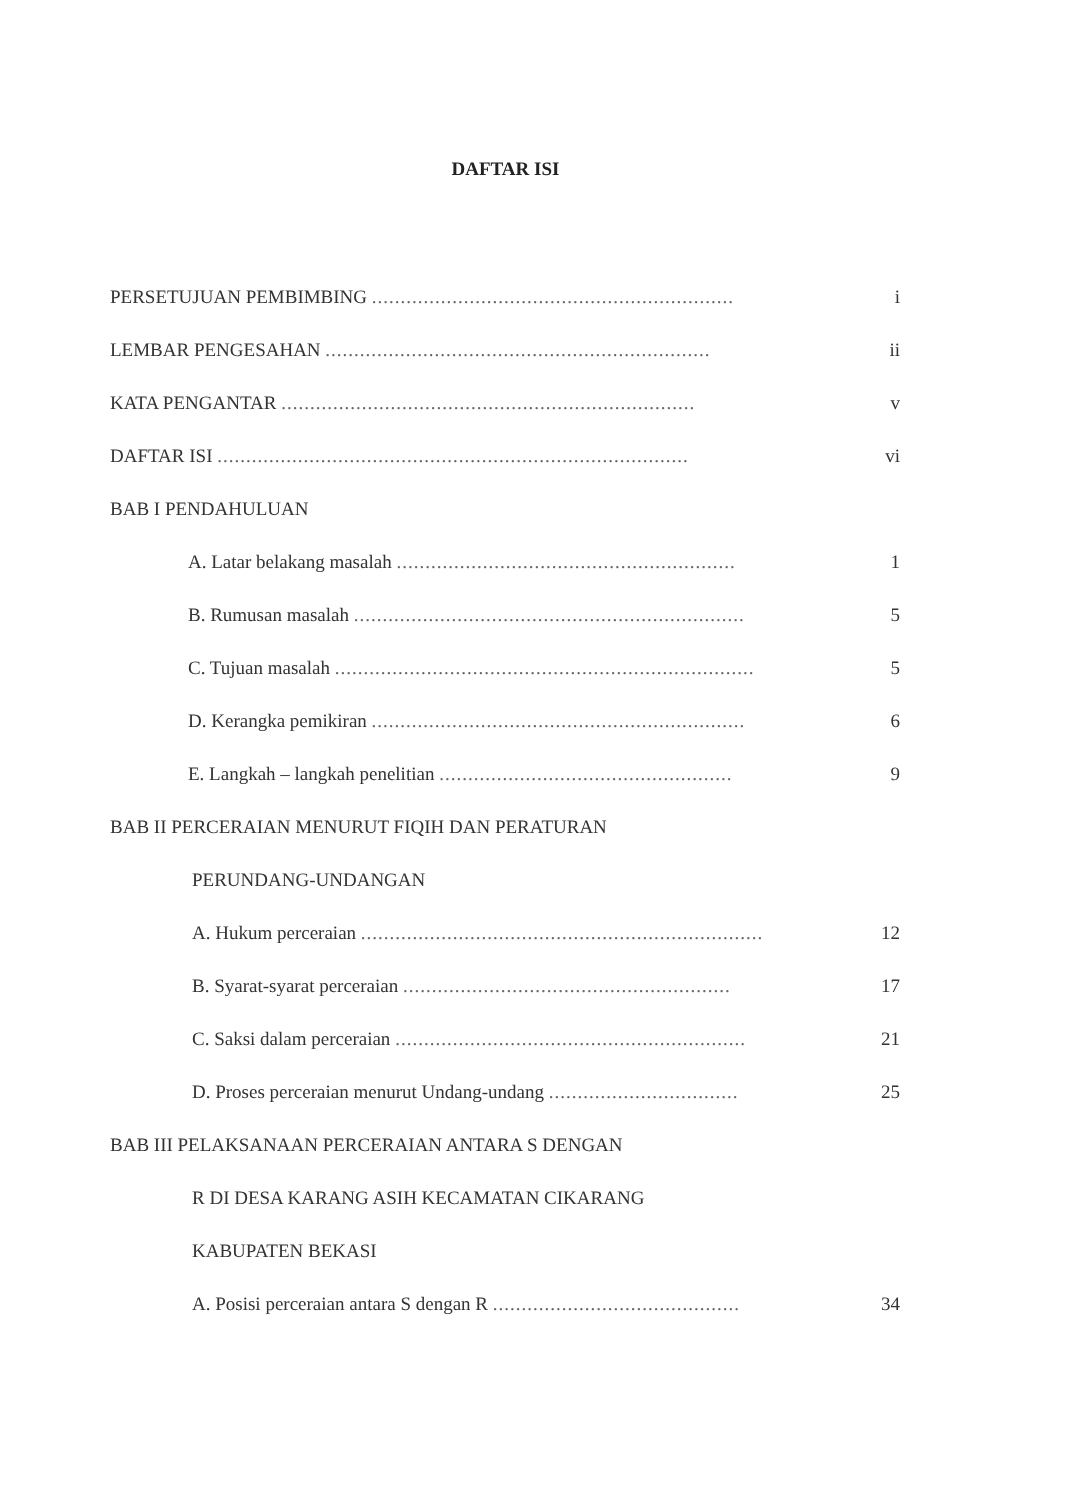DAFTAR ISI
PERSETUJUAN PEMBIMBING ............................................................... i
LEMBAR PENGESAHAN ................................................................... ii
KATA PENGANTAR ........................................................................ v
DAFTAR ISI .................................................................................. vi
BAB I PENDAHULUAN
A. Latar belakang masalah ........................................................... 1
B. Rumusan masalah .................................................................... 5
C. Tujuan masalah ......................................................................... 5
D. Kerangka pemikiran ................................................................. 6
E. Langkah – langkah penelitian ................................................... 9
BAB II PERCERAIAN MENURUT FIQIH DAN PERATURAN
PERUNDANG-UNDANGAN
A. Hukum perceraian ...................................................................... 12
B. Syarat-syarat perceraian ......................................................... 17
C. Saksi dalam perceraian ............................................................. 21
D. Proses perceraian menurut Undang-undang ................................. 25
BAB III PELAKSANAAN PERCERAIAN ANTARA S DENGAN
R DI DESA KARANG ASIH KECAMATAN CIKARANG
KABUPATEN BEKASI
A. Posisi perceraian antara S dengan R ........................................... 34